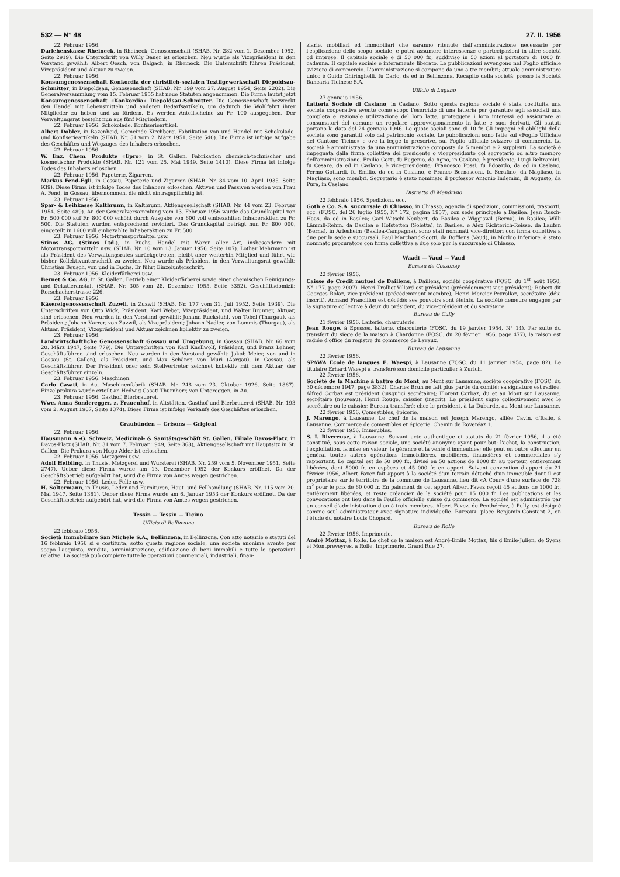532 — N° 48 27. II. 1956
22. Februar 1956.
Darlehenskasse Rheineck, in Rheineck, Genossenschaft (SHAB. Nr. 282 vom 1. Dezember 1952, Seite 2919). Die Unterschrift von Willy Bauer ist erloschen. Neu wurde als Vizepräsident in den Vorstand gewählt: Albert Oesch, von Balgach, in Rheineck. Die Unterschrift führen Präsident, Vizepräsident und Aktuar zu zweien.
22. Februar 1956.
Konsumgenossenschaft Konkordia der christlich-sozialen Textilgewerkschaft Diepoldsau-Schmitter, in Diepoldsau, Genossenschaft (SHAB. Nr. 199 vom 27. August 1954, Seite 2202). Die Generalversammlung vom 15. Februar 1955 hat neue Statuten angenommen. Die Firma lautet jetzt Konsumgenossenschaft «Konkordia» Diepoldsau-Schmitter. Die Genossenschaft bezweckt den Handel mit Lebensmitteln und anderen Bedarfsartikeln, um dadurch die Wohlfahrt ihrer Mitglieder zu heben und zu fördern. Es werden Anteilscheine zu Fr. 100 ausgegeben. Der Verwaltungsrat besteht nun aus fünf Mitgliedern.
22. Februar 1956. Schokolade, Konfiserieartikel.
Albert Dobler, in Bazenheid, Gemeinde Kirchberg, Fabrikation von und Handel mit Schokolade- und Konfiserieartikeln (SHAB. Nr. 51 vom 2. März 1951, Seite 540). Die Firma ist infolge Aufgabe des Geschäftes und Wegzuges des Inhabers erloschen.
22. Februar 1956.
W. Enz, Chem. Produkte «Epro», in St. Gallen, Fabrikation chemisch-technischer und kosmetischer Produkte (SHAB. Nr. 121 vom 25. Mai 1949, Seite 1410). Diese Firma ist infolge Todes des Inhabers erloschen.
22. Februar 1956. Papeterie, Zigarren.
Markus Fend-Egli, in Gossau, Papeterie und Zigarren (SHAB. Nr. 84 vom 10. April 1935, Seite 939). Diese Firma ist infolge Todes des Inhabers erloschen. Aktiven und Passiven werden von Frau A. Fend, in Gossau, übernommen, die nicht eintragspflichtig ist.
23. Februar 1956.
Spar- & Leihkasse Kaltbrunn, in Kaltbrunn, Aktiengesellschaft (SHAB. Nr. 44 vom 23. Februar 1954, Seite 489). An der Generalversammlung vom 13. Februar 1956 wurde das Grundkapital von Fr. 500 000 auf Fr. 800 000 erhöht durch Ausgabe von 600 voll einbezahlten Inhaberaktien zu Fr. 500. Die Statuten wurden entsprechend revidiert. Das Grundkapital beträgt nun Fr. 800 000, eingeteilt in 1600 voll einbezahlte Inhaberaktien zu Fr. 500.
23. Februar 1956. Motortransportmittel usw.
Stinos AG. (Stinos Ltd.), in Buchs, Handel mit Waren aller Art, insbesondere mit Motortransportmitteln usw. (SHAB. Nr. 10 vom 13. Januar 1956, Seite 107). Lothar Mehrmann ist als Präsident des Verwaltungsrates zurückgetreten, bleibt aber weiterhin Mitglied und führt wie bisher Kollektivunterschrift zu zweien. Neu wurde als Präsident in den Verwaltungsrat gewählt: Christian Beusch, von und in Buchs. Er führt Einzelunterschrift.
23. Februar 1956. Kleiderfärberei usw.
Bernet & Co. AG, in St. Gallen, Betrieb einer Kleiderfärberei sowie einer chemischen Reinigungs- und Dekatieranstalt (SHAB. Nr. 305 vom 28. Dezember 1955, Seite 3352). Geschäftsdomizil: Rorschacherstrasse 226.
23. Februar 1956.
Käsereigenossenschaft Zuzwil, in Zuzwil (SHAB. Nr. 177 vom 31. Juli 1952, Seite 1939). Die Unterschriften von Otto Wick, Präsident, Karl Weber, Vizepräsident, und Walter Brunner, Aktuar, sind erloschen. Neu wurden in den Vorstand gewählt: Johann Ruckstuhl, von Tobel (Thurgau), als Präsident; Johann Karrer, von Zuzwil, als Vizepräsident; Johann Nadler, von Lommis (Thurgau), als Aktuar. Präsident, Vizepräsident und Aktuar zeichnen kollektiv zu zweien.
23. Februar 1956.
Landwirtschaftliche Genossenschaft Gossau und Umgebung, in Gossau (SHAB. Nr. 66 vom 20. März 1947, Seite 779). Die Unterschriften von Karl Knellwolf, Präsident, und Franz Lehner, Geschäftsführer, sind erloschen. Neu wurden in den Vorstand gewählt: Jakob Meier, von und in Gossau (St. Gallen), als Präsident, und Max Schärer, von Muri (Aargau), in Gossau, als Geschäftsführer. Der Präsident oder sein Stellvertreter zeichnet kollektiv mit dem Aktuar, der Geschäftsführer einzeln.
23. Februar 1956. Maschinen.
Carlo Casati, in Au, Maschinenfabrik (SHAB. Nr. 248 vom 23. Oktober 1926, Seite 1867). Einzelprokura wurde erteilt an Hedwig Casati-Thurnherr, von Untereggen, in Au.
23. Februar 1956. Gasthof, Bierbrauerei.
Wwe. Anna Sonderegger, z. Frauenhof, in Altstätten, Gasthof und Bierbrauerei (SHAB. Nr. 193 vom 2. August 1907, Seite 1374). Diese Firma ist infolge Verkaufs des Geschäftes erloschen.
Graubünden — Grisons — Grigioni
22. Februar 1956.
Hausmann A.-G. Schweiz. Medizinal- & Sanitätsgeschäft St. Gallen, Filiale Davos-Platz, in Davos-Platz (SHAB. Nr. 31 vom 7. Februar 1949, Seite 368), Aktiengesellschaft mit Hauptsitz in St. Gallen. Die Prokura von Hugo Alder ist erloschen.
22. Februar 1956. Metzgerei usw.
Adolf Helbling, in Thusis, Metzgerei und Wursterei (SHAB. Nr. 259 vom 5. November 1951, Seite 2747). Ueber diese Firma wurde am 13. Dezember 1952 der Konkurs eröffnet. Da der Geschäftsbetrieb aufgehört hat, wird die Firma von Amtes wegen gestrichen.
22. Februar 1956. Leder, Felle usw.
H. Soltermann, in Thusis, Leder und Furnituren, Haut- und Fellhandlung (SHAB. Nr. 115 vom 20. Mai 1947, Seite 1361). Ueber diese Firma wurde am 6. Januar 1953 der Konkurs eröffnet. Da der Geschäftsbetrieb aufgehört hat, wird die Firma von Amtes wegen gestrichen.
Tessin — Tessin — Ticino
Ufficio di Bellinzona
22 febbraio 1956.
Società Immobiliare San Michele S.A., Bellinzona, in Bellinzona. Con atto notarile e statuti del 16 febbraio 1956 si è costituita, sotto questa ragione sociale, una società anonima avente per scopo l'acquisto, vendita, amministrazione, edificazione di beni immobili e tutte le operazioni relative. La società può compiere tutte le operazioni commerciali, industriali, finan-
ziarie, mobiliari ed immobiliari che saranno ritenute dall'amministrazione necessarie per l'esplicazione dello scopo sociale, e potrà assumere interessenze e partecipazioni in altre società od imprese. Il capitale sociale è di 50 000 fr., suddiviso in 50 azioni al portatore di 1000 fr. cadauna. Il capitale sociale è interamente liberato. Le pubblicazioni avvengono nel Foglio ufficiale svizzero di commercio. L'amministrazione si compone da uno a tre membri; attuale amministratore unico è Guido Ghiringhelli, fu Carlo, da ed in Bellinzona. Recapito della società: presso la Società Bancaria Ticinese S.A.
Ufficio di Lugano
27 gennaio 1956.
Latteria Sociale di Caslano, in Caslano. Sotto questa ragione sociale è stata costituita una società cooperativa avente come scopo l'esercizio di una latteria per garantire agli associati una completa e razionale utilizzazione del loro latte, proteggere i loro interessi ed assicurare ai consumatori del comune un regolare approvvigionamento in latte e suoi derivati. Gli statuti portano la data del 24 gennaio 1946. Le quote sociali sono di 10 fr. Gli impegni ed obblighi della società sono garantiti solo dal patrimonio sociale. Le pubblicazioni sono fatte sul «Foglio Ufficiale del Cantone Ticino» e ove la legge lo prescrive, sul Foglio ufficiale svizzero di commercio. La società è amministrata da una amministrazione composta da 5 membri e 2 supplenti. La società è impegnata dalla firma collettiva del presidente o vicepresidente col segretario od altro membro dell'amministrazione. Emilio Corti, fu Eugenio, da Agno, in Caslano, è presidente; Luigi Beltramini, fu Cesare, da ed in Caslano, è vice-presidente; Francesco Possi, fu Edoardo, da ed in Caslano; Fermo Gottardi, fu Emilio, da ed in Caslano, è Franco Bernasconi, fu Serafino, da Magliaso, in Magliaso, sono membri. Segretario è stato nominato il professor Antonio Indemini, di Augusto, da Pura, in Caslano.
Distretto di Mendrisio
22 febbraio 1956. Spedizioni, ecc.
Goth e Co. S.A. succursale di Chiasso, in Chiasso, agenzia di spedizioni, commissioni, trasporti, ecc. (FUSC. del 26 luglio 1955, N° 172, pagina 1957), con sede principale a Basilea. Jean Resch-Haas, da ed in Basilea; Carl Witschi-Neubert, da Basilea e Wiggiswil (Berna), in Basilea; Willi Lämmli-Rehm, da Basilea e Hofstetten (Soletta), in Basilea, e Alex Richterich-Reisse, da Laufen (Berna), in Arlesheim (Basilea-Campagna), sono stati nominati vice-direttori con firma collettiva a due per la sede e succursali. Paul Marchand-Scotti, da Bofflens (Vaud), in Morbio Inferiore, è stato nominato procuratore con firma collettiva a due solo per la succursale di Chiasso.
Waadt — Vaud — Vaud
Bureau de Cossonay
22 février 1956.
Caisse de Crédit mutuel de Daillens, à Daillens, société coopérative (FOSC. du 1<sup>er</sup> août 1950, N° 177, page 2007). Henri Trolliet-Villard est président (précédemment vice-président); Robert dit Georges Rolaz, vice-président (précédemment membre); Henri Mercier-Peyrollaz, secrétaire (déjà inscrit). Armand Francillon est décédé; ses pouvoirs sont éteints. La société demeure engagée par la signature collective à deux du président, du vice-président et du secrétaire.
Bureau de Cully
21 février 1956. Laiterie, charcuterie.
Jean Rouge, à Epesses, laiterie, charcuterie (FOSC. du 19 janvier 1954, N° 14). Par suite du transfert du siège de la maison à Chardonne (FOSC. du 20 février 1956, page 477), la raison est radiée d'office du registre du commerce de Lavaux.
Bureau de Lausanne
22 février 1956.
SPAWA Ecole de langues E. Waespi, à Lausanne (FOSC. du 11 janvier 1954, page 82). Le titulaire Erhard Waespi a transféré son domicile particulier à Zurich.
22 février 1956.
Société de la Machine à battre du Mont, au Mont sur Lausanne, société coopérative (FOSC. du 30 décembre 1947, page 3832). Charles Brun ne fait plus partie du comité; sa signature est radiée. Alfred Corbaz est président (jusqu'ici secrétaire); Florent Corbaz, du et au Mont sur Lausanne, secrétaire (nouveau), Henri Rouge, caissier (inscrit). Le président signe collectivement avec le secrétaire ou le caissier. Bureau transféré: chez le président, à La Dubarde, au Mont sur Lausanne.
22 février 1956. Comestibles, épicerie.
J. Marengo, à Lausanne. Le chef de la maison est Joseph Marengo, alliée Cavin, d'Italie, à Lausanne. Commerce de comestibles et épicerie. Chemin de Roveréaz 1.
22 février 1956. Immeubles.
S. I. Rivereuse, à Lausanne. Suivant acte authentique et statuts du 21 février 1956, il a été constitué, sous cette raison sociale, une société anonyme ayant pour but: l'achat, la construction, l'exploitation, la mise en valeur, la gérance et la vente d'immeubles; elle peut en outre effectuer en général toutes autres opérations immobilières, mobilières, financières et commerciales s'y rapportant. Le capital est de 50 000 fr., divisé en 50 actions de 1000 fr. au porteur, entièrement libérées, dont 5000 fr. en espèces et 45 000 fr. en apport. Suivant convention d'apport du 21 février 1956, Albert Favez fait apport à la société d'un terrain détaché d'un immeuble dont il est propriétaire sur le territoire de la commune de Lausanne, lieu dit «A Cour» d'une surface de 728 m<sup>2</sup> pour le prix de 60 000 fr. En paiement de cet apport Albert Favez reçoit 45 actions de 1000 fr., entièrement libérées, et reste créancier de la société pour 15 000 fr. Les publications et les convocations ont lieu dans la Feuille officielle suisse du commerce. La société est administrée par un conseil d'administration d'un à trois membres. Albert Favez, de Penthéréaz, à Pully, est désigné comme seul administrateur avec signature individuelle. Bureaux: place Benjamin-Constant 2, en l'étude du notaire Louis Chopard.
Bureau de Rolle
22 février 1956. Imprimerie.
André Mottaz, à Rolle. Le chef de la maison est André-Emile Mottaz, fils d'Emile-Julien, de Syens et Montpreveyres, à Rolle. Imprimerie. Grand'Rue 27.